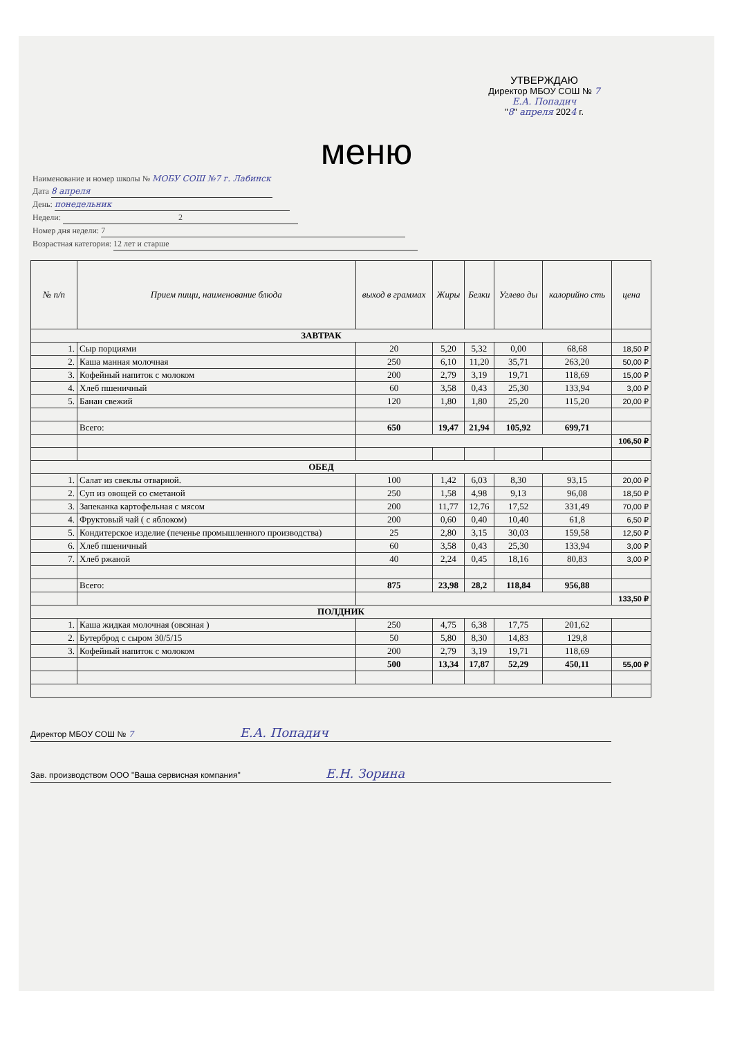УТВЕРЖДАЮ
Директор МБОУ СОШ № 7
Е.А. Попадич
"8" апреля 2024 г.
меню
Наименование и номер школы № МОБУ СОШ №7 г. Лабинск
Дата 8 апреля
День: понедельник
Недели: 2
Номер дня недели: 7
Возрастная категория: 12 лет и старше
| № п/п | Прием пищи, наименование блюда | выход в граммах | Жиры | Белки | Углево ды | калорийно сть | цена |
| --- | --- | --- | --- | --- | --- | --- | --- |
| ЗАВТРАК | | | | | | | |
| 1. | Сыр порциями | 20 | 5,20 | 5,32 | 0,00 | 68,68 | 18,50 ₽ |
| 2. | Каша манная молочная | 250 | 6,10 | 11,20 | 35,71 | 263,20 | 50,00 ₽ |
| 3. | Кофейный напиток с молоком | 200 | 2,79 | 3,19 | 19,71 | 118,69 | 15,00 ₽ |
| 4. | Хлеб пшеничный | 60 | 3,58 | 0,43 | 25,30 | 133,94 | 3,00 ₽ |
| 5. | Банан свежий | 120 | 1,80 | 1,80 | 25,20 | 115,20 | 20,00 ₽ |
| | Всего: | 650 | 19,47 | 21,94 | 105,92 | 699,71 | |
| | | | | | | | 106,50 ₽ |
| ОБЕД | | | | | | | |
| 1. | Салат из свеклы отварной. | 100 | 1,42 | 6,03 | 8,30 | 93,15 | 20,00 ₽ |
| 2. | Суп из овощей со сметаной | 250 | 1,58 | 4,98 | 9,13 | 96,08 | 18,50 ₽ |
| 3. | Запеканка картофельная с мясом | 200 | 11,77 | 12,76 | 17,52 | 331,49 | 70,00 ₽ |
| 4. | Фруктовый чай ( с яблоком) | 200 | 0,60 | 0,40 | 10,40 | 61,8 | 6,50 ₽ |
| 5. | Кондитерское изделие (печенье промышленного производства) | 25 | 2,80 | 3,15 | 30,03 | 159,58 | 12,50 ₽ |
| 6. | Хлеб пшеничный | 60 | 3,58 | 0,43 | 25,30 | 133,94 | 3,00 ₽ |
| 7. | Хлеб ржаной | 40 | 2,24 | 0,45 | 18,16 | 80,83 | 3,00 ₽ |
| | Всего: | 875 | 23,98 | 28,2 | 118,84 | 956,88 | |
| | | | | | | | 133,50 ₽ |
| ПОЛДНИК | | | | | | | |
| 1. | Каша жидкая молочная (овсяная ) | 250 | 4,75 | 6,38 | 17,75 | 201,62 | |
| 2. | Бутерброд с сыром 30/5/15 | 50 | 5,80 | 8,30 | 14,83 | 129,8 | |
| 3. | Кофейный напиток с молоком | 200 | 2,79 | 3,19 | 19,71 | 118,69 | |
| | | 500 | 13,34 | 17,87 | 52,29 | 450,11 | 55,00 ₽ |
Директор МБОУ СОШ № 7 Е.А. Попадич
Зав. производством ООО "Ваша сервисная компания" Е.Н. Зорина